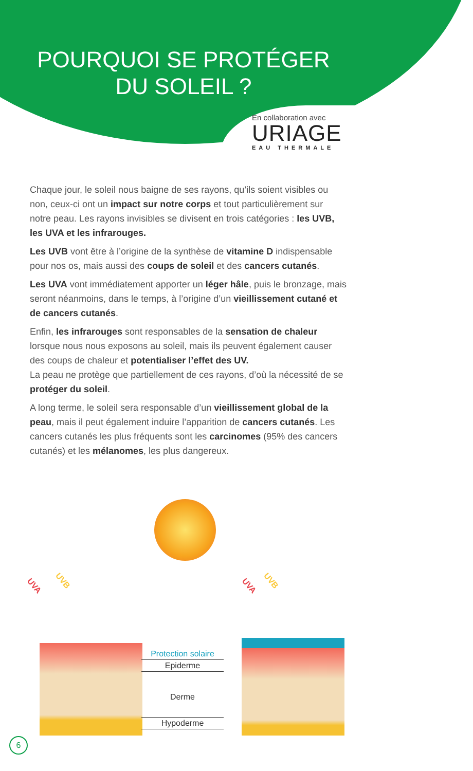POURQUOI SE PROTÉGER
DU SOLEIL ?
En collaboration avec
URIAGE
EAU THERMALE
Chaque jour, le soleil nous baigne de ses rayons, qu’ils soient visibles ou non, ceux-ci ont un impact sur notre corps et tout particulièrement sur notre peau. Les rayons invisibles se divisent en trois catégories : les UVB, les UVA et les infrarouges.
Les UVB vont être à l’origine de la synthèse de vitamine D indispensable pour nos os, mais aussi des coups de soleil et des cancers cutanés.
Les UVA vont immédiatement apporter un léger hâle, puis le bronzage, mais seront néanmoins, dans le temps, à l’origine d’un vieillissement cutané et de cancers cutanés.
Enfin, les infrarouges sont responsables de la sensation de chaleur lorsque nous nous exposons au soleil, mais ils peuvent également causer des coups de chaleur et potentialiser l’effet des UV.
La peau ne protège que partiellement de ces rayons, d’où la nécessité de se protéger du soleil.
A long terme, le soleil sera responsable d’un vieillissement global de la peau, mais il peut également induire l’apparition de cancers cutanés. Les cancers cutanés les plus fréquents sont les carcinomes (95% des cancers cutanés) et les mélanomes, les plus dangereux.
UVA
UVB
UVA
UVB
Protection solaire
Epiderme
Derme
Hypoderme
6